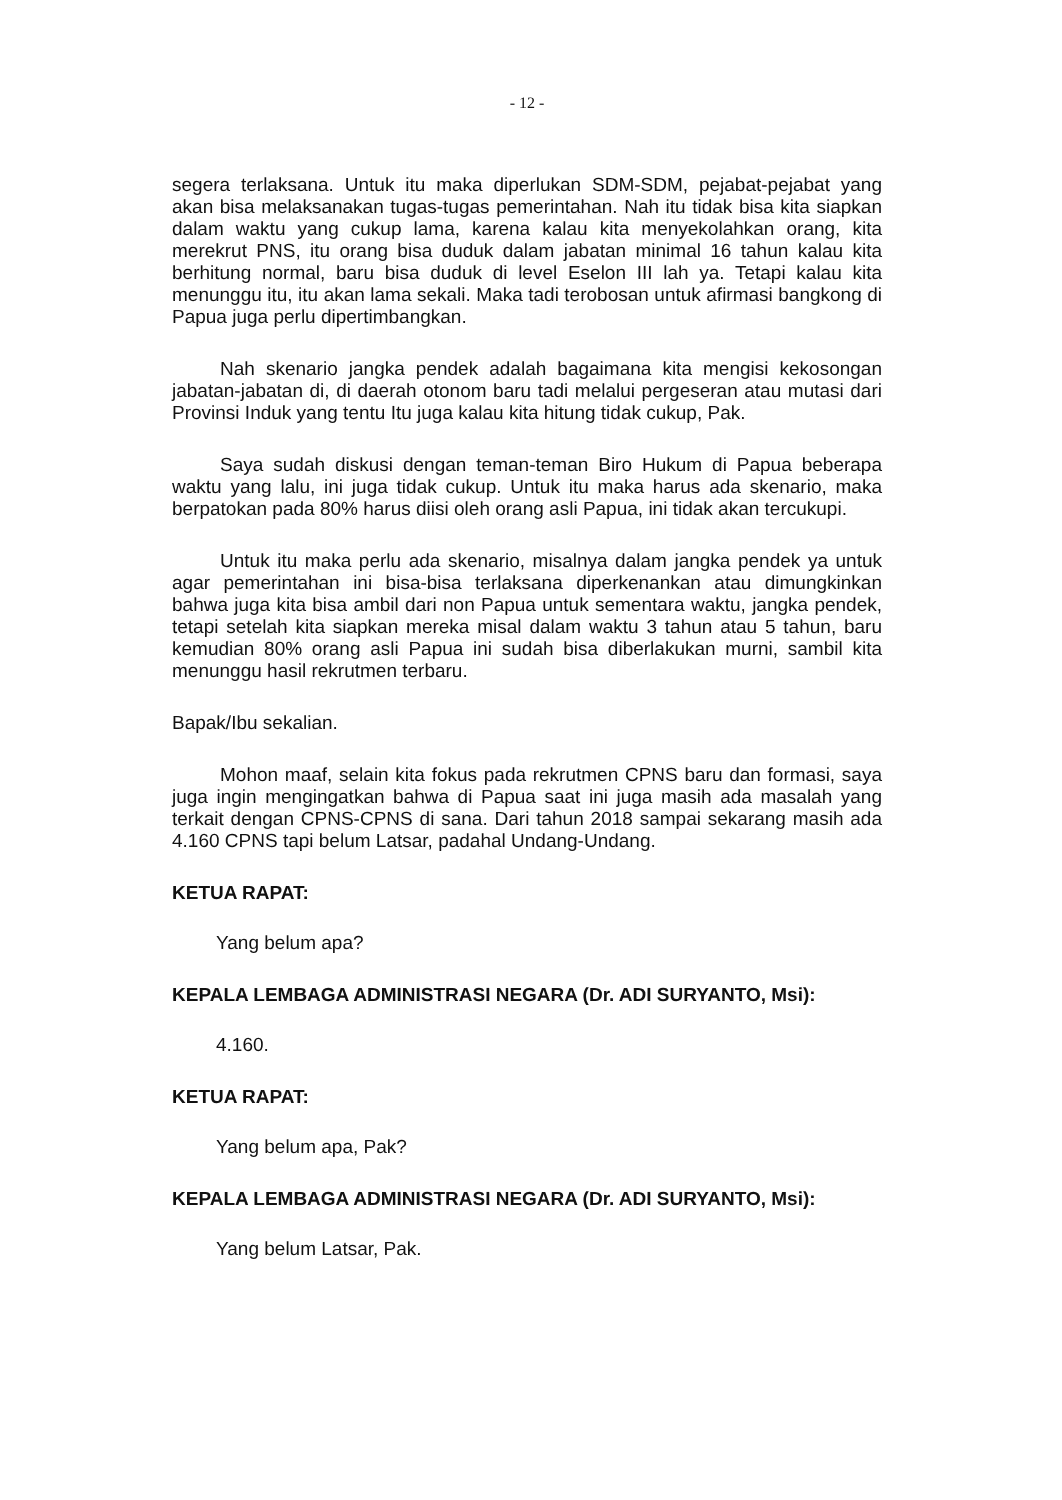- 12 -
segera terlaksana. Untuk itu maka diperlukan SDM-SDM, pejabat-pejabat yang akan bisa melaksanakan tugas-tugas pemerintahan. Nah itu tidak bisa kita siapkan dalam waktu yang cukup lama, karena kalau kita menyekolahkan orang, kita merekrut PNS, itu orang bisa duduk dalam jabatan minimal 16 tahun kalau kita berhitung normal, baru bisa duduk di level Eselon III lah ya. Tetapi kalau kita menunggu itu, itu akan lama sekali. Maka tadi terobosan untuk afirmasi bangkong di Papua juga perlu dipertimbangkan.
Nah skenario jangka pendek adalah bagaimana kita mengisi kekosongan jabatan-jabatan di, di daerah otonom baru tadi melalui pergeseran atau mutasi dari Provinsi Induk yang tentu Itu juga kalau kita hitung tidak cukup, Pak.
Saya sudah diskusi dengan teman-teman Biro Hukum di Papua beberapa waktu yang lalu, ini juga tidak cukup. Untuk itu maka harus ada skenario, maka berpatokan pada 80% harus diisi oleh orang asli Papua, ini tidak akan tercukupi.
Untuk itu maka perlu ada skenario, misalnya dalam jangka pendek ya untuk agar pemerintahan ini bisa-bisa terlaksana diperkenankan atau dimungkinkan bahwa juga kita bisa ambil dari non Papua untuk sementara waktu, jangka pendek, tetapi setelah kita siapkan mereka misal dalam waktu 3 tahun atau 5 tahun, baru kemudian 80% orang asli Papua ini sudah bisa diberlakukan murni, sambil kita menunggu hasil rekrutmen terbaru.
Bapak/Ibu sekalian.
Mohon maaf, selain kita fokus pada rekrutmen CPNS baru dan formasi, saya juga ingin mengingatkan bahwa di Papua saat ini juga masih ada masalah yang terkait dengan CPNS-CPNS di sana. Dari tahun 2018 sampai sekarang masih ada 4.160 CPNS tapi belum Latsar, padahal Undang-Undang.
KETUA RAPAT:
Yang belum apa?
KEPALA LEMBAGA ADMINISTRASI NEGARA (Dr. ADI SURYANTO, Msi):
4.160.
KETUA RAPAT:
Yang belum apa, Pak?
KEPALA LEMBAGA ADMINISTRASI NEGARA (Dr. ADI SURYANTO, Msi):
Yang belum Latsar, Pak.